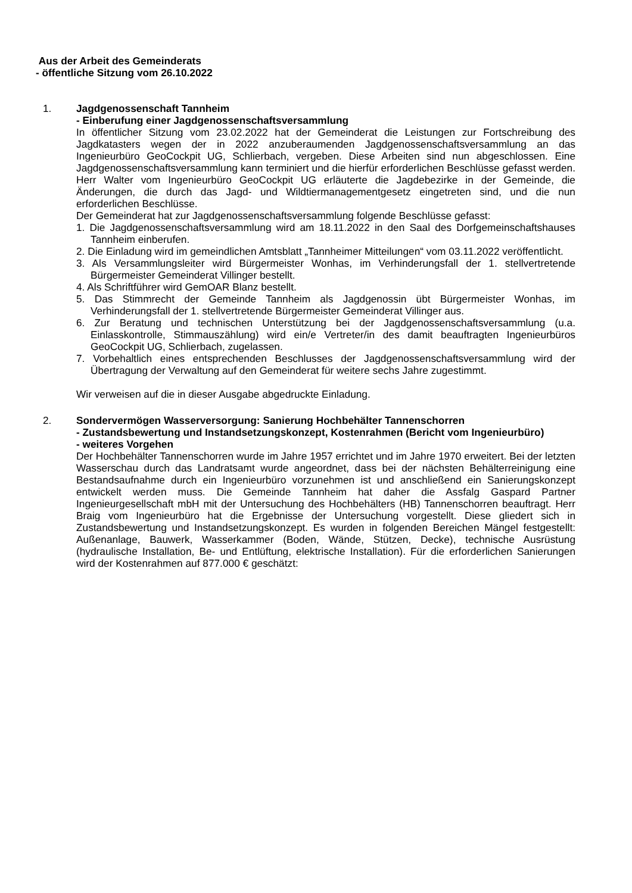Aus der Arbeit des Gemeinderats
- öffentliche Sitzung vom 26.10.2022
1. Jagdgenossenschaft Tannheim
- Einberufung einer Jagdgenossenschaftsversammlung
In öffentlicher Sitzung vom 23.02.2022 hat der Gemeinderat die Leistungen zur Fortschreibung des Jagdkatasters wegen der in 2022 anzuberaumenden Jagdgenossenschaftsversammlung an das Ingenieurbüro GeoCockpit UG, Schlierbach, vergeben. Diese Arbeiten sind nun abgeschlossen. Eine Jagdgenossenschaftsversammlung kann terminiert und die hierfür erforderlichen Beschlüsse gefasst werden. Herr Walter vom Ingenieurbüro GeoCockpit UG erläuterte die Jagdebezirke in der Gemeinde, die Änderungen, die durch das Jagd- und Wildtiermanagementgesetz eingetreten sind, und die nun erforderlichen Beschlüsse.
Der Gemeinderat hat zur Jagdgenossenschaftsversammlung folgende Beschlüsse gefasst:
1. Die Jagdgenossenschaftsversammlung wird am 18.11.2022 in den Saal des Dorfgemeinschaftshauses Tannheim einberufen.
2. Die Einladung wird im gemeindlichen Amtsblatt „Tannheimer Mitteilungen“ vom 03.11.2022 veröffentlicht.
3. Als Versammlungsleiter wird Bürgermeister Wonhas, im Verhinderungsfall der 1. stellvertretende Bürgermeister Gemeinderat Villinger bestellt.
4. Als Schriftführer wird GemOAR Blanz bestellt.
5. Das Stimmrecht der Gemeinde Tannheim als Jagdgenossin übt Bürgermeister Wonhas, im Verhinderungsfall der 1. stellvertretende Bürgermeister Gemeinderat Villinger aus.
6. Zur Beratung und technischen Unterstützung bei der Jagdgenossenschaftsversammlung (u.a. Einlasskontrolle, Stimmauszählung) wird ein/e Vertreter/in des damit beauftragten Ingenieurbüros GeoCockpit UG, Schlierbach, zugelassen.
7. Vorbehaltlich eines entsprechenden Beschlusses der Jagdgenossenschaftsversammlung wird der Übertragung der Verwaltung auf den Gemeinderat für weitere sechs Jahre zugestimmt.
Wir verweisen auf die in dieser Ausgabe abgedruckte Einladung.
2. Sondervermögen Wasserversorgung: Sanierung Hochbehälter Tannenschorren
- Zustandsbewertung und Instandsetzungskonzept, Kostenrahmen (Bericht vom Ingenieurbüro)
- weiteres Vorgehen
Der Hochbehälter Tannenschorren wurde im Jahre 1957 errichtet und im Jahre 1970 erweitert. Bei der letzten Wasserschau durch das Landratsamt wurde angeordnet, dass bei der nächsten Behälterreinigung eine Bestandsaufnahme durch ein Ingenieurbüro vorzunehmen ist und anschließend ein Sanierungskonzept entwickelt werden muss. Die Gemeinde Tannheim hat daher die Assfalg Gaspard Partner Ingenieurgesellschaft mbH mit der Untersuchung des Hochbehälters (HB) Tannenschorren beauftragt. Herr Braig vom Ingenieurbüro hat die Ergebnisse der Untersuchung vorgestellt. Diese gliedert sich in Zustandsbewertung und Instandsetzungskonzept. Es wurden in folgenden Bereichen Mängel festgestellt: Außenanlage, Bauwerk, Wasserkammer (Boden, Wände, Stützen, Decke), technische Ausrüstung (hydraulische Installation, Be- und Entlüftung, elektrische Installation). Für die erforderlichen Sanierungen wird der Kostenrahmen auf 877.000 € geschätzt: